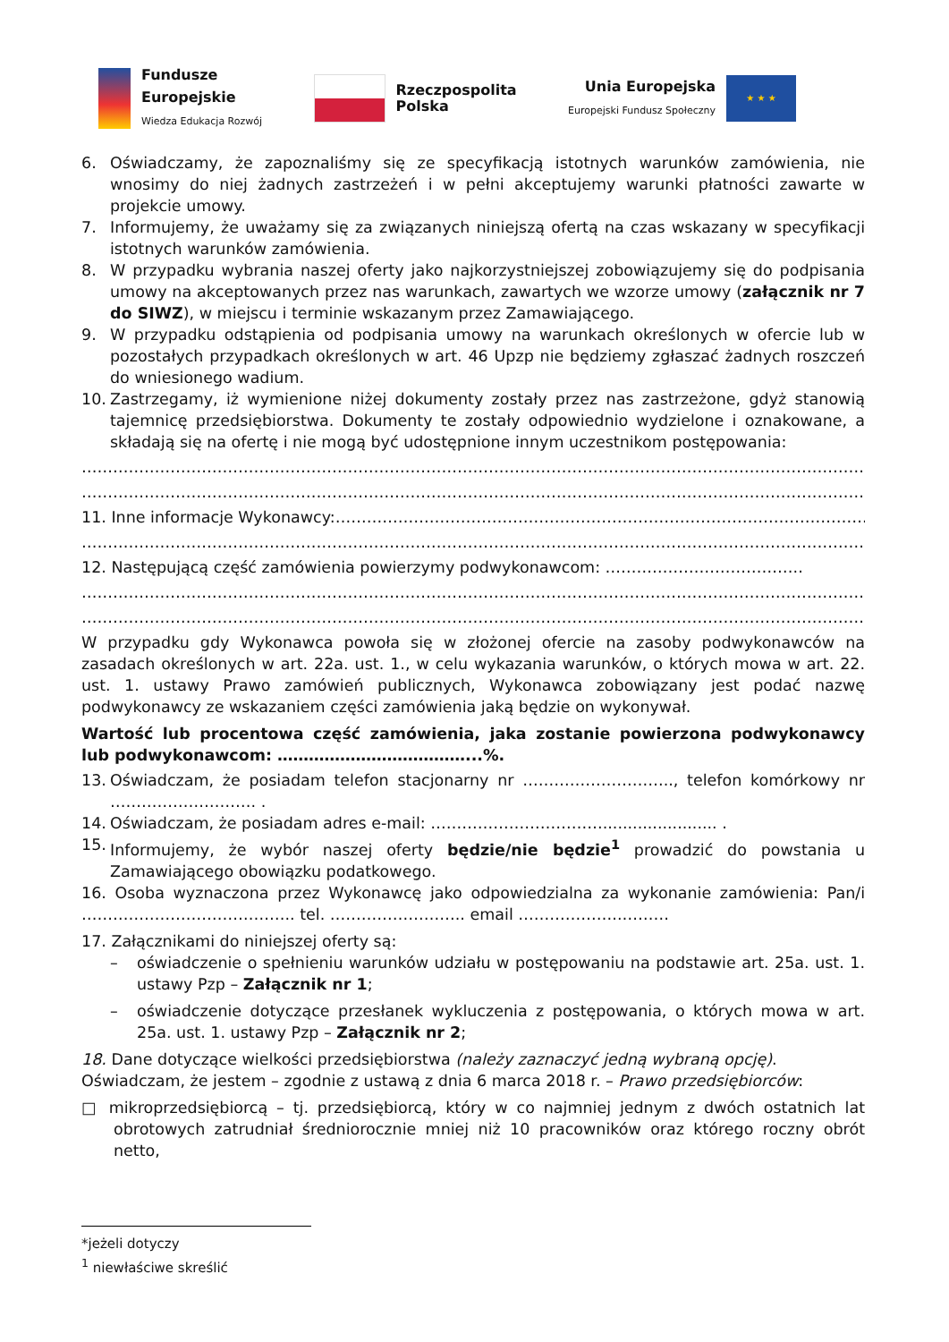Fundusze
Europejskie
Wiedza Edukacja Rozwój
Rzeczpospolita
Polska
Unia Europejska
Europejski Fundusz Społeczny
★ ★ ★
6. Oświadczamy, że zapoznaliśmy się ze specyfikacją istotnych warunków zamówienia, nie wnosimy do niej żadnych zastrzeżeń i w pełni akceptujemy warunki płatności zawarte w projekcie umowy.
7. Informujemy, że uważamy się za związanych niniejszą ofertą na czas wskazany w specyfikacji istotnych warunków zamówienia.
8. W przypadku wybrania naszej oferty jako najkorzystniejszej zobowiązujemy się do podpisania umowy na akceptowanych przez nas warunkach, zawartych we wzorze umowy (załącznik nr 7 do SIWZ), w miejscu i terminie wskazanym przez Zamawiającego.
9. W przypadku odstąpienia od podpisania umowy na warunkach określonych w ofercie lub w pozostałych przypadkach określonych w art. 46 Upzp nie będziemy zgłaszać żadnych roszczeń do wniesionego wadium.
10. Zastrzegamy, iż wymienione niżej dokumenty zostały przez nas zastrzeżone, gdyż stanowią tajemnicę przedsiębiorstwa. Dokumenty te zostały odpowiednio wydzielone i oznakowane, a składają się na ofertę i nie mogą być udostępnione innym uczestnikom postępowania:
………………………………………………………………………………………………………………………………………
………………………………………………………………………………………………………………………………………
11. Inne informacje Wykonawcy:……………………………………………………………………………………………
………………………………………………………………………………………………………………………………………
12. Następującą część zamówienia powierzymy podwykonawcom: ………………………………..
………………………………………………………………………………………………………………………………………
………………………………………………………………………………………………………………………………………
W przypadku gdy Wykonawca powoła się w złożonej ofercie na zasoby podwykonawców na zasadach określonych w art. 22a. ust. 1., w celu wykazania warunków, o których mowa w art. 22. ust. 1. ustawy Prawo zamówień publicznych, Wykonawca zobowiązany jest podać nazwę podwykonawcy ze wskazaniem części zamówienia jaką będzie on wykonywał.
Wartość lub procentowa część zamówienia, jaka zostanie powierzona podwykonawcy lub podwykonawcom: ………………………………...%.
13. Oświadczam, że posiadam telefon stacjonarny nr ……………………….., telefon komórkowy nr ………………………. .
14. Oświadczam, że posiadam adres e-mail: ……………………………....................... .
15. Informujemy, że wybór naszej oferty będzie/nie będzie<sup>1</sup> prowadzić do powstania u Zamawiającego obowiązku podatkowego.
16. Osoba wyznaczona przez Wykonawcę jako odpowiedzialna za wykonanie zamówienia: Pan/i ………………………………….. tel. …………………….. email ………………..………
17. Załącznikami do niniejszej oferty są:
– oświadczenie o spełnieniu warunków udziału w postępowaniu na podstawie art. 25a. ust. 1. ustawy Pzp – Załącznik nr 1;
– oświadczenie dotyczące przesłanek wykluczenia z postępowania, o których mowa w art. 25a. ust. 1. ustawy Pzp – Załącznik nr 2;
18. Dane dotyczące wielkości przedsiębiorstwa (należy zaznaczyć jedną wybraną opcję).
Oświadczam, że jestem – zgodnie z ustawą z dnia 6 marca 2018 r. – Prawo przedsiębiorców:
□ mikroprzedsiębiorcą – tj. przedsiębiorcą, który w co najmniej jednym z dwóch ostatnich lat obrotowych zatrudniał średniorocznie mniej niż 10 pracowników oraz którego roczny obrót netto,
*jeżeli dotyczy
<sup>1</sup> niewłaściwe skreślić